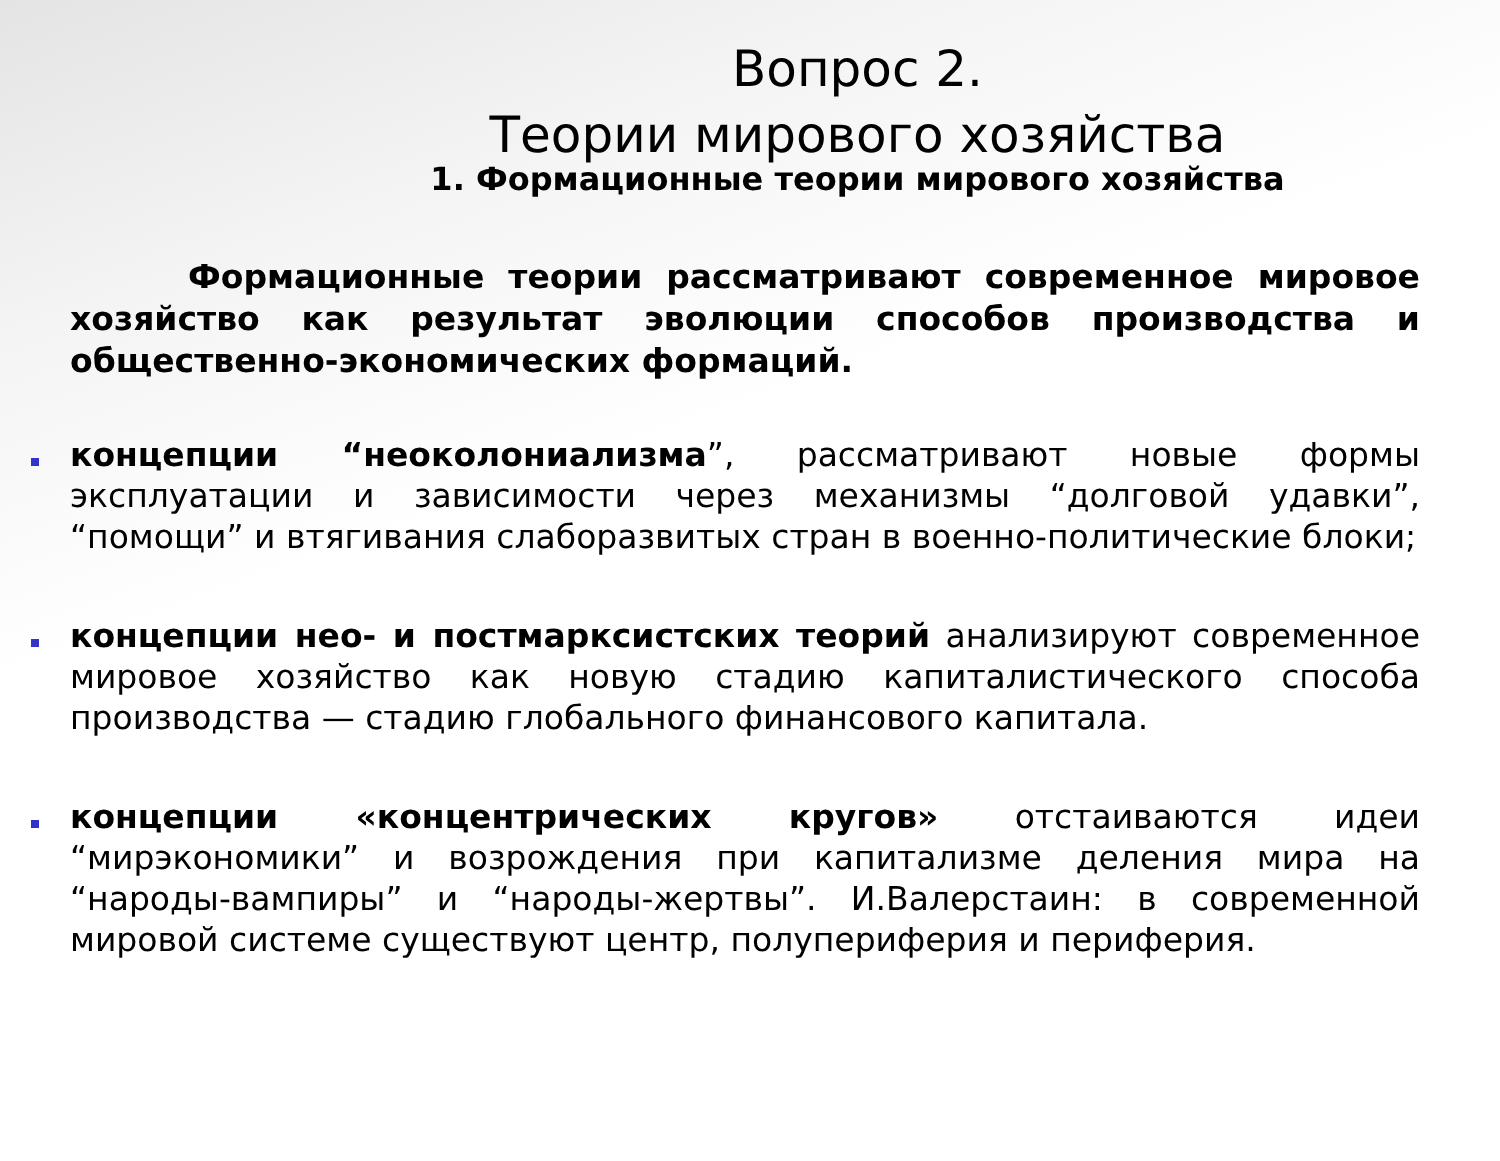Вопрос 2.
Теории мирового хозяйства
1. Формационные теории мирового хозяйства
Формационные теории рассматривают современное мировое хозяйство как результат эволюции способов производства и общественно-экономических формаций.
концепции “неоколониализма”, рассматривают новые формы эксплуатации и зависимости через механизмы “долговой удавки”, “помощи” и втягивания слаборазвитых стран в военно-политические блоки;
концепции нео- и постмарксистских теорий анализируют современное мировое хозяйство как новую стадию капиталистического способа производства — стадию глобального финансового капитала.
концепции «концентрических кругов» отстаиваются идеи “мирэкономики” и возрождения при капитализме деления мира на “народы-вампиры” и “народы-жертвы”. И.Валерстаин: в современной мировой системе существуют центр, полупериферия и периферия.